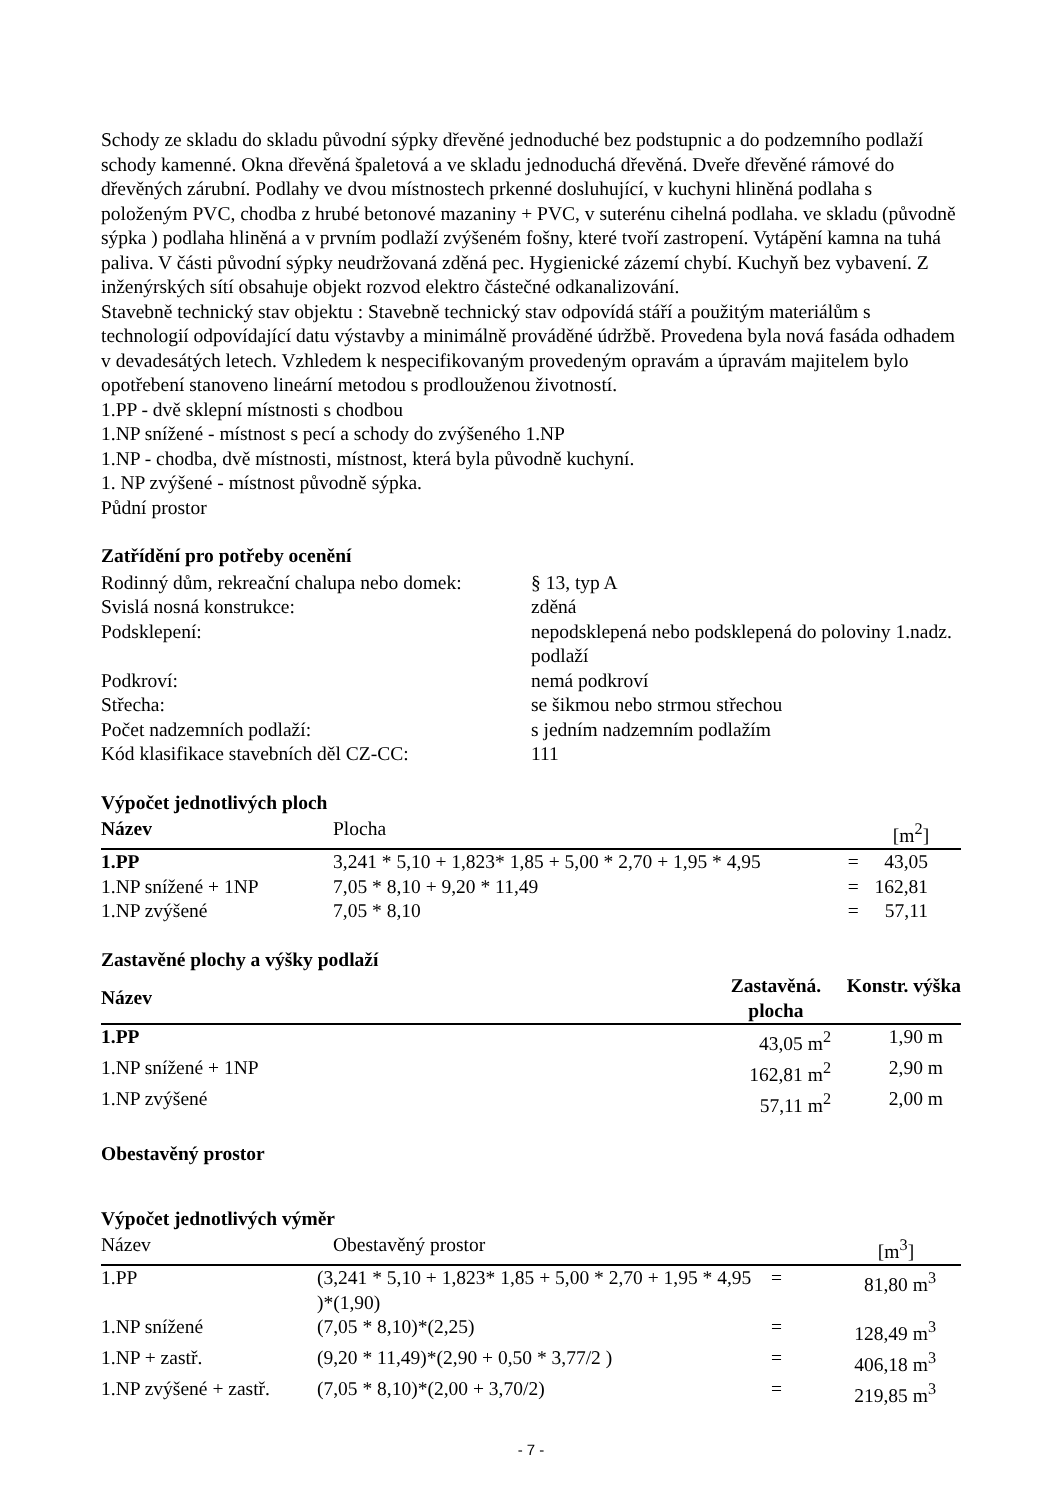Schody ze skladu do skladu původní sýpky dřevěné jednoduché bez podstupnic a do podzemního podlaží schody kamenné. Okna dřevěná špaletová a ve skladu jednoduchá dřevěná. Dveře dřevěné rámové do dřevěných zárubní. Podlahy ve dvou místnostech prkenné dosluhující, v kuchyni hliněná podlaha s položeným PVC, chodba z hrubé betonové mazaniny + PVC, v suterénu cihelná podlaha. ve skladu (původně sýpka ) podlaha hliněná a v prvním podlaží zvýšeném fošny, které tvoří zastropení. Vytápění kamna na tuhá paliva. V části původní sýpky neudržovaná zděná pec. Hygienické zázemí chybí. Kuchyň bez vybavení. Z inženýrských sítí obsahuje objekt rozvod elektro částečné odkanalizování.
Stavebně technický stav objektu : Stavebně technický stav odpovídá stáří a použitým materiálům s technologií odpovídající datu výstavby a minimálně prováděné údržbě. Provedena byla nová fasáda odhadem v devadesátých letech. Vzhledem k nespecifikovaným provedeným opravám a úpravám majitelem bylo opotřebení stanoveno lineární metodou s prodlouženou životností.
1.PP - dvě sklepní místnosti s chodbou
1.NP snížené - místnost s pecí a schody do zvýšeného 1.NP
1.NP - chodba, dvě místnosti, místnost, která byla původně kuchyní.
1. NP zvýšené - místnost původně sýpka.
Půdní prostor
Zatřídění pro potřeby ocenění
| Rodinný dům, rekreační chalupa nebo domek: | § 13, typ A |
| Svislá nosná konstrukce: | zděná |
| Podsklepení: | nepodsklepená nebo podsklepená do poloviny 1.nadz. podlaží |
| Podkroví: | nemá podkroví |
| Střecha: | se šikmou nebo strmou střechou |
| Počet nadzemních podlaží: | s jedním nadzemním podlažím |
| Kód klasifikace stavebních děl CZ-CC: | 111 |
Výpočet jednotlivých ploch
| Název | Plocha | | [m<sup>2</sup>] |
| --- | --- | --- | --- |
| 1.PP | 3,241 * 5,10 + 1,823* 1,85 + 5,00 * 2,70 + 1,95 * 4,95 | = | 43,05 |
| 1.NP snížené + 1NP | 7,05 * 8,10 + 9,20 * 11,49 | = | 162,81 |
| 1.NP zvýšené | 7,05 * 8,10 | = | 57,11 |
Zastavěné plochy a výšky podlaží
| Název | Zastavěná. plocha | Konstr. výška |
| --- | --- | --- |
| 1.PP | 43,05 m<sup>2</sup> | 1,90 m |
| 1.NP snížené + 1NP | 162,81 m<sup>2</sup> | 2,90 m |
| 1.NP zvýšené | 57,11 m<sup>2</sup> | 2,00 m |
Obestavěný prostor
Výpočet jednotlivých výměr
| Název | Obestavěný prostor | | [m<sup>3</sup>] |
| --- | --- | --- | --- |
| 1.PP | (3,241 * 5,10 + 1,823* 1,85 + 5,00 * 2,70 + 1,95 * 4,95 )*(1,90) | = | 81,80 m<sup>3</sup> |
| 1.NP snížené | (7,05 * 8,10)*(2,25) | = | 128,49 m<sup>3</sup> |
| 1.NP + zastř. | (9,20 * 11,49)*(2,90 + 0,50 * 3,77/2 ) | = | 406,18 m<sup>3</sup> |
| 1.NP zvýšené + zastř. | (7,05 * 8,10)*(2,00 + 3,70/2) | = | 219,85 m<sup>3</sup> |
- 7 -